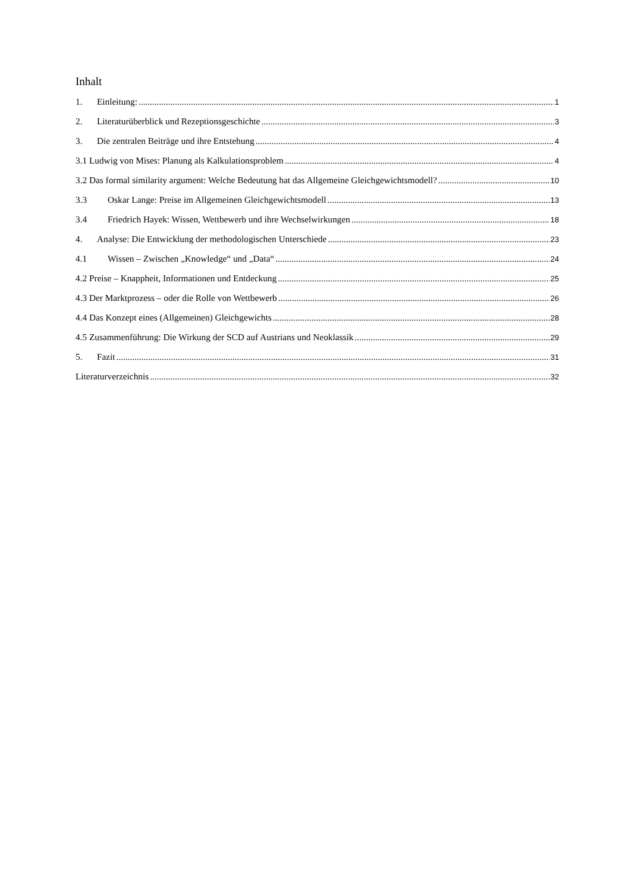Inhalt
1. Einleitung: 1
2. Literaturüberblick und Rezeptionsgeschichte 3
3. Die zentralen Beiträge und ihre Entstehung 4
3.1 Ludwig von Mises: Planung als Kalkulationsproblem 4
3.2 Das formal similarity argument: Welche Bedeutung hat das Allgemeine Gleichgewichtsmodell? 10
3.3 Oskar Lange: Preise im Allgemeinen Gleichgewichtsmodell 13
3.4 Friedrich Hayek: Wissen, Wettbewerb und ihre Wechselwirkungen 18
4. Analyse: Die Entwicklung der methodologischen Unterschiede 23
4.1 Wissen – Zwischen „Knowledge“ und „Data“ 24
4.2 Preise – Knappheit, Informationen und Entdeckung 25
4.3 Der Marktprozess – oder die Rolle von Wettbewerb 26
4.4 Das Konzept eines (Allgemeinen) Gleichgewichts 28
4.5 Zusammenführung: Die Wirkung der SCD auf Austrians und Neoklassik 29
5. Fazit 31
Literaturverzeichnis 32